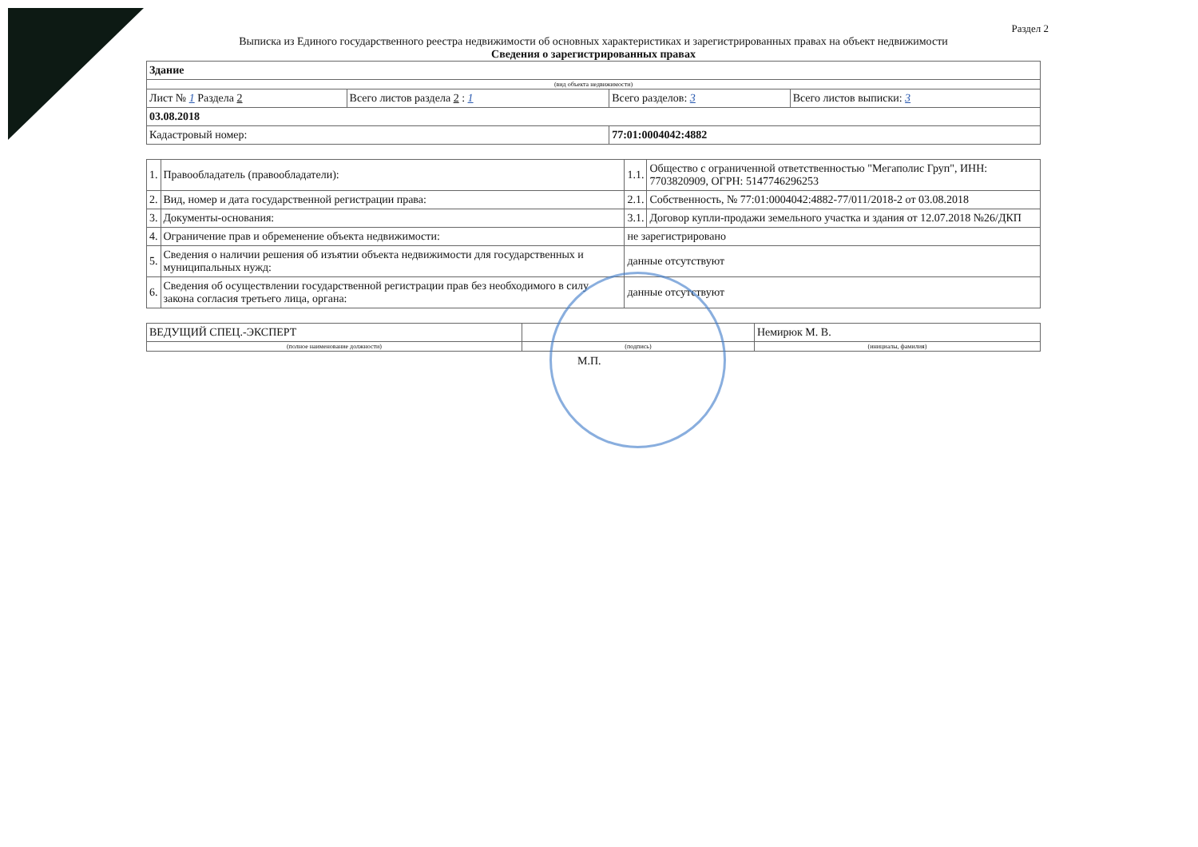Раздел 2
Выписка из Единого государственного реестра недвижимости об основных характеристиках и зарегистрированных правах на объект недвижимости
Сведения о зарегистрированных правах
| Здание | | | |
| (вид объекта недвижимости) | | | |
| Лист № 1 Раздела 2 | Всего листов раздела 2 : 1 | Всего разделов: 3 | Всего листов выписки: 3 |
| 03.08.2018 | | | |
| Кадастровый номер: | | 77:01:0004042:4882 | |
| 1. | Правообладатель (правообладатели): | 1.1. | Общество с ограниченной ответственностью "Мегаполис Груп", ИНН: 7703820909, ОГРН: 5147746296253 |
| 2. | Вид, номер и дата государственной регистрации права: | 2.1. | Собственность, № 77:01:0004042:4882-77/011/2018-2 от 03.08.2018 |
| 3. | Документы-основания: | 3.1. | Договор купли-продажи земельного участка и здания от 12.07.2018 №26/ДКП |
| 4. | Ограничение прав и обременение объекта недвижимости: | не зарегистрировано | |
| 5. | Сведения о наличии решения об изъятии объекта недвижимости для государственных и муниципальных нужд: | данные отсутствуют | |
| 6. | Сведения об осуществлении государственной регистрации прав без необходимого в силу закона согласия третьего лица, органа: | данные отсутствуют | |
| ВЕДУЩИЙ СПЕЦ.-ЭКСПЕРТ | | Немирюк М. В. |
| (полное наименование должности) | (подпись) | (инициалы, фамилия) |
М.П.